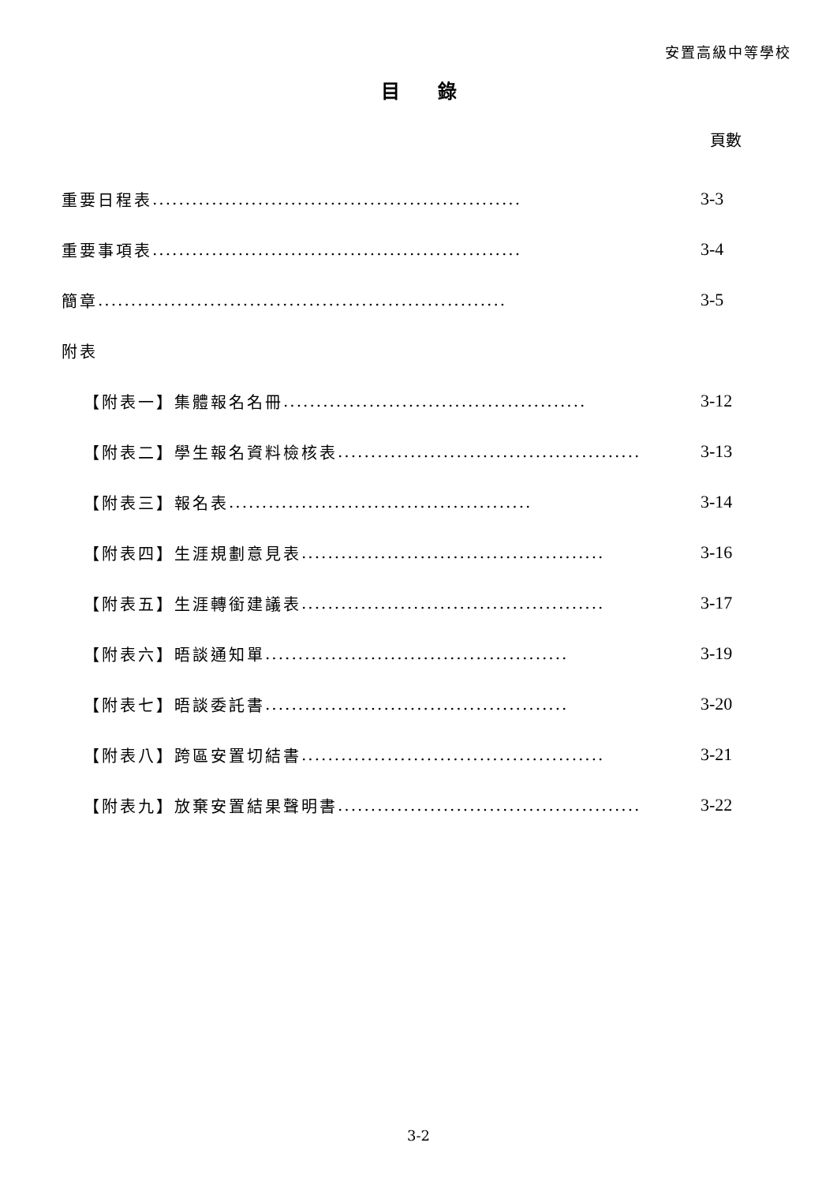安置高級中等學校
目　　錄
頁數
重要日程表........................................................ 3-3
重要事項表........................................................ 3-4
簡章.............................................................. 3-5
附表
【附表一】集體報名名冊.............................................. 3-12
【附表二】學生報名資料檢核表.............................................. 3-13
【附表三】報名表.............................................. 3-14
【附表四】生涯規劃意見表.............................................. 3-16
【附表五】生涯轉銜建議表.............................................. 3-17
【附表六】晤談通知單.............................................. 3-19
【附表七】晤談委託書.............................................. 3-20
【附表八】跨區安置切結書.............................................. 3-21
【附表九】放棄安置結果聲明書.............................................. 3-22
3-2